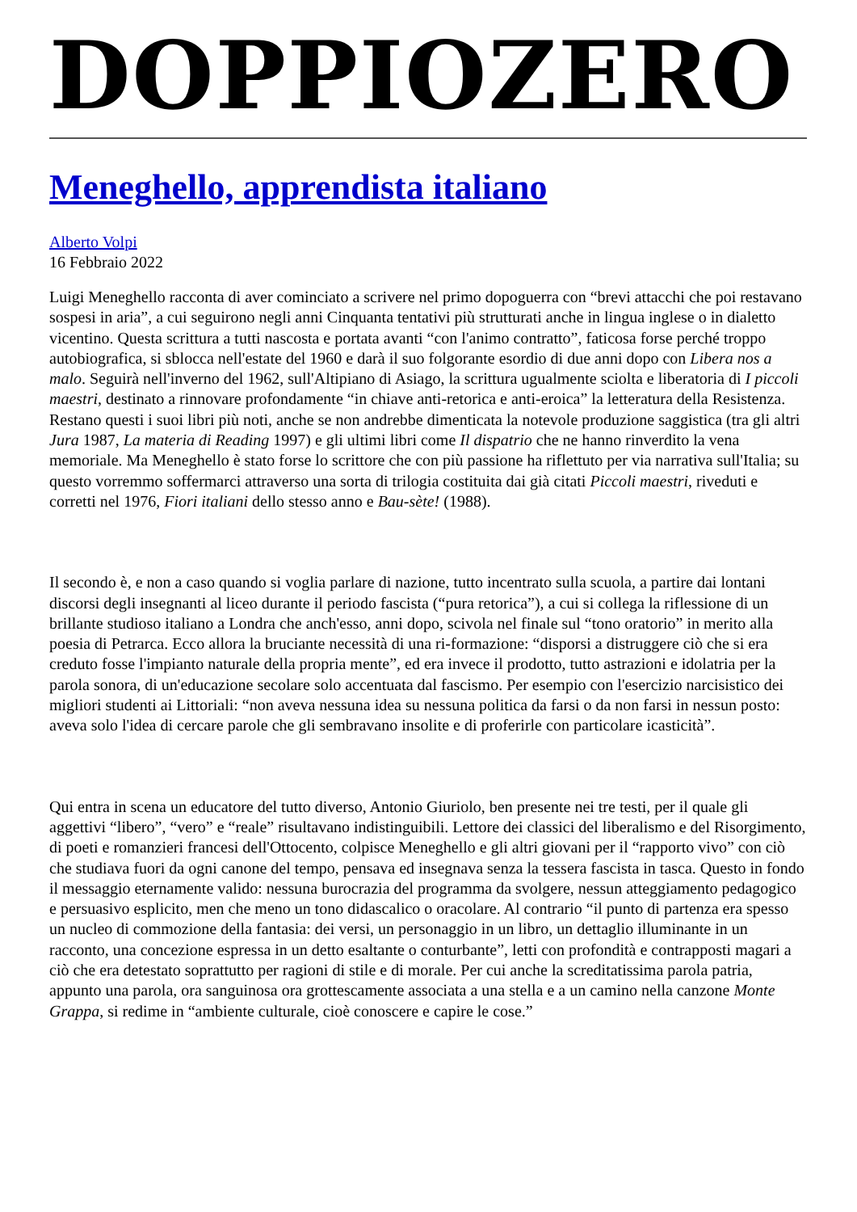DOPPIOZERO
Meneghello, apprendista italiano
Alberto Volpi
16 Febbraio 2022
Luigi Meneghello racconta di aver cominciato a scrivere nel primo dopoguerra con “brevi attacchi che poi restavano sospesi in aria”, a cui seguirono negli anni Cinquanta tentativi più strutturati anche in lingua inglese o in dialetto vicentino. Questa scrittura a tutti nascosta e portata avanti “con l'animo contratto”, faticosa forse perché troppo autobiografica, si sblocca nell'estate del 1960 e darà il suo folgorante esordio di due anni dopo con Libera nos a malo. Seguirà nell'inverno del 1962, sull'Altipiano di Asiago, la scrittura ugualmente sciolta e liberatoria di I piccoli maestri, destinato a rinnovare profondamente “in chiave anti-retorica e anti-eroica” la letteratura della Resistenza. Restano questi i suoi libri più noti, anche se non andrebbe dimenticata la notevole produzione saggistica (tra gli altri Jura 1987, La materia di Reading 1997) e gli ultimi libri come Il dispatrio che ne hanno rinverdito la vena memoriale. Ma Meneghello è stato forse lo scrittore che con più passione ha riflettuto per via narrativa sull'Italia; su questo vorremmo soffermarci attraverso una sorta di trilogia costituita dai già citati Piccoli maestri, riveduti e corretti nel 1976, Fiori italiani dello stesso anno e Bau-sète! (1988).
Il secondo è, e non a caso quando si voglia parlare di nazione, tutto incentrato sulla scuola, a partire dai lontani discorsi degli insegnanti al liceo durante il periodo fascista (“pura retorica”), a cui si collega la riflessione di un brillante studioso italiano a Londra che anch'esso, anni dopo, scivola nel finale sul “tono oratorio” in merito alla poesia di Petrarca. Ecco allora la bruciante necessità di una ri-formazione: “disporsi a distruggere ciò che si era creduto fosse l'impianto naturale della propria mente”, ed era invece il prodotto, tutto astrazioni e idolatria per la parola sonora, di un'educazione secolare solo accentuata dal fascismo. Per esempio con l'esercizio narcisistico dei migliori studenti ai Littoriali: “non aveva nessuna idea su nessuna politica da farsi o da non farsi in nessun posto: aveva solo l'idea di cercare parole che gli sembravano insolite e di proferirle con particolare icasticità”.
Qui entra in scena un educatore del tutto diverso, Antonio Giuriolo, ben presente nei tre testi, per il quale gli aggettivi “libero”, “vero” e “reale” risultavano indistinguibili. Lettore dei classici del liberalismo e del Risorgimento, di poeti e romanzieri francesi dell'Ottocento, colpisce Meneghello e gli altri giovani per il “rapporto vivo” con ciò che studiava fuori da ogni canone del tempo, pensava ed insegnava senza la tessera fascista in tasca. Questo in fondo il messaggio eternamente valido: nessuna burocrazia del programma da svolgere, nessun atteggiamento pedagogico e persuasivo esplicito, men che meno un tono didascalico o oracolare. Al contrario “il punto di partenza era spesso un nucleo di commozione della fantasia: dei versi, un personaggio in un libro, un dettaglio illuminante in un racconto, una concezione espressa in un detto esaltante o conturbante”, letti con profondità e contrapposti magari a ciò che era detestato soprattutto per ragioni di stile e di morale. Per cui anche la screditatissima parola patria, appunto una parola, ora sanguinosa ora grottescamente associata a una stella e a un camino nella canzone Monte Grappa, si redime in “ambiente culturale, cioè conoscere e capire le cose.”